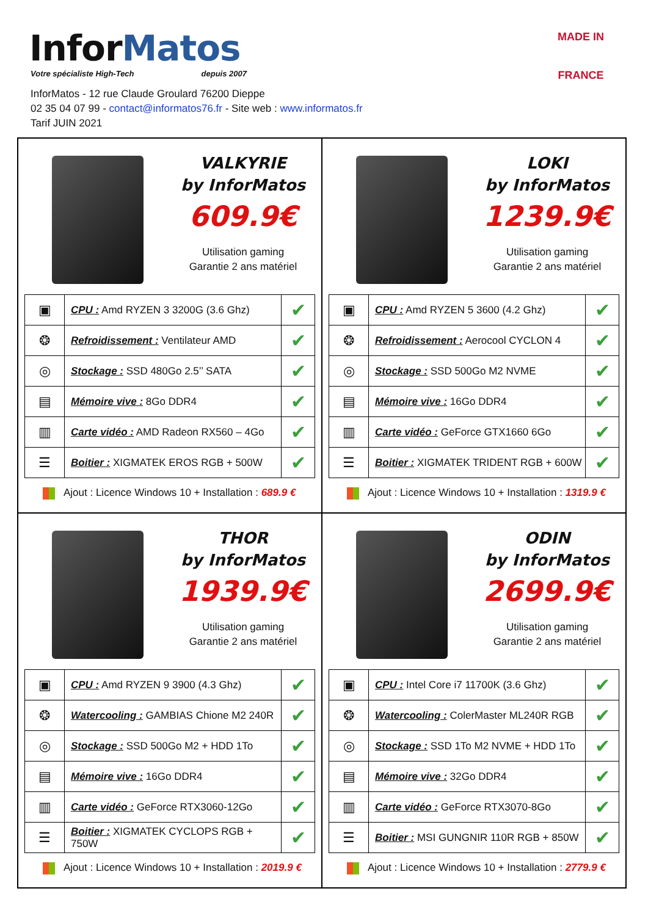InforMatos
Votre spécialiste High-Tech depuis 2007
InforMatos - 12 rue Claude Groulard 76200 Dieppe
02 35 04 07 99 - contact@informatos76.fr - Site web : www.informatos.fr
Tarif JUIN 2021
MADE IN
FRANCE
VALKYRIE
by InforMatos
609.9€
Utilisation gaming
Garantie 2 ans matériel
| ▣ | CPU : Amd RYZEN 3 3200G (3.6 Ghz) | ✔ |
| ❂ | Refroidissement : Ventilateur AMD | ✔ |
| ◎ | Stockage : SSD 480Go 2.5’’ SATA | ✔ |
| ▤ | Mémoire vive : 8Go DDR4 | ✔ |
| ▥ | Carte vidéo : AMD Radeon RX560 – 4Go | ✔ |
| ☰ | Boitier : XIGMATEK EROS RGB + 500W | ✔ |
Ajout : Licence Windows 10 + Installation : 689.9 €
LOKI
by InforMatos
1239.9€
Utilisation gaming
Garantie 2 ans matériel
| ▣ | CPU : Amd RYZEN 5 3600 (4.2 Ghz) | ✔ |
| ❂ | Refroidissement : Aerocool CYCLON 4 | ✔ |
| ◎ | Stockage : SSD 500Go M2 NVME | ✔ |
| ▤ | Mémoire vive : 16Go DDR4 | ✔ |
| ▥ | Carte vidéo : GeForce GTX1660 6Go | ✔ |
| ☰ | Boitier : XIGMATEK TRIDENT RGB + 600W | ✔ |
Ajout : Licence Windows 10 + Installation : 1319.9 €
THOR
by InforMatos
1939.9€
Utilisation gaming
Garantie 2 ans matériel
| ▣ | CPU : Amd RYZEN 9 3900 (4.3 Ghz) | ✔ |
| ❂ | Watercooling : GAMBIAS Chione M2 240R | ✔ |
| ◎ | Stockage : SSD 500Go M2 + HDD 1To | ✔ |
| ▤ | Mémoire vive : 16Go DDR4 | ✔ |
| ▥ | Carte vidéo : GeForce RTX3060-12Go | ✔ |
| ☰ | Boitier : XIGMATEK CYCLOPS RGB + 750W | ✔ |
Ajout : Licence Windows 10 + Installation : 2019.9 €
ODIN
by InforMatos
2699.9€
Utilisation gaming
Garantie 2 ans matériel
| ▣ | CPU : Intel Core i7 11700K (3.6 Ghz) | ✔ |
| ❂ | Watercooling : ColerMaster ML240R RGB | ✔ |
| ◎ | Stockage : SSD 1To M2 NVME + HDD 1To | ✔ |
| ▤ | Mémoire vive : 32Go DDR4 | ✔ |
| ▥ | Carte vidéo : GeForce RTX3070-8Go | ✔ |
| ☰ | Boitier : MSI GUNGNIR 110R RGB + 850W | ✔ |
Ajout : Licence Windows 10 + Installation : 2779.9 €